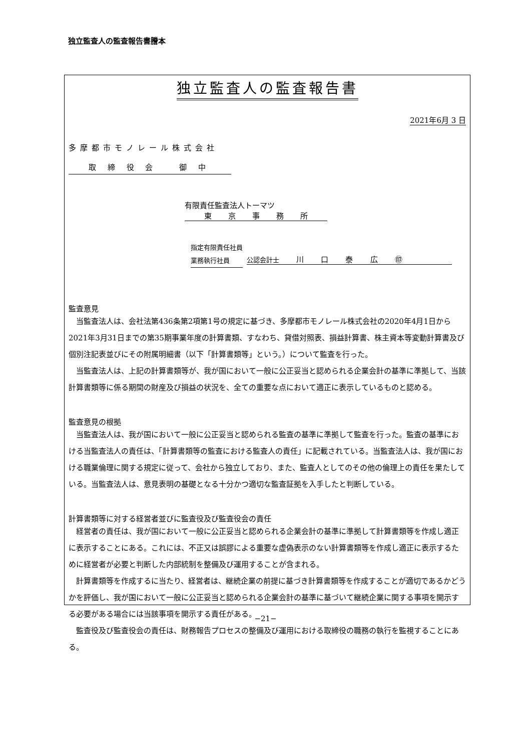独立監査人の監査報告書謄本
独立監査人の監査報告書
2021年6月 3 日
多摩都市モノレール株式会社
取 締 役 会 　　御 中
有限責任監査法人トーマツ
東 京 事 務 所
指定有限責任社員
業務執行社員
公認会計士 川 口 泰 広 ㊞
監査意見
当監査法人は、会社法第436条第2項第1号の規定に基づき、多摩都市モノレール株式会社の2020年4月1日から2021年3月31日までの第35期事業年度の計算書類、すなわち、貸借対照表、損益計算書、株主資本等変動計算書及び個別注記表並びにその附属明細書（以下「計算書類等」という。）について監査を行った。
当監査法人は、上記の計算書類等が、我が国において一般に公正妥当と認められる企業会計の基準に準拠して、当該計算書類等に係る期間の財産及び損益の状況を、全ての重要な点において適正に表示しているものと認める。
監査意見の根拠
当監査法人は、我が国において一般に公正妥当と認められる監査の基準に準拠して監査を行った。監査の基準における当監査法人の責任は、「計算書類等の監査における監査人の責任」に記載されている。当監査法人は、我が国における職業倫理に関する規定に従って、会社から独立しており、また、監査人としてのその他の倫理上の責任を果たしている。当監査法人は、意見表明の基礎となる十分かつ適切な監査証拠を入手したと判断している。
計算書類等に対する経営者並びに監査役及び監査役会の責任
経営者の責任は、我が国において一般に公正妥当と認められる企業会計の基準に準拠して計算書類等を作成し適正に表示することにある。これには、不正又は誤謬による重要な虚偽表示のない計算書類等を作成し適正に表示するために経営者が必要と判断した内部統制を整備及び運用することが含まれる。
計算書類等を作成するに当たり、経営者は、継続企業の前提に基づき計算書類等を作成することが適切であるかどうかを評価し、我が国において一般に公正妥当と認められる企業会計の基準に基づいて継続企業に関する事項を開示する必要がある場合には当該事項を開示する責任がある。
監査役及び監査役会の責任は、財務報告プロセスの整備及び運用における取締役の職務の執行を監視することにある。
−21−